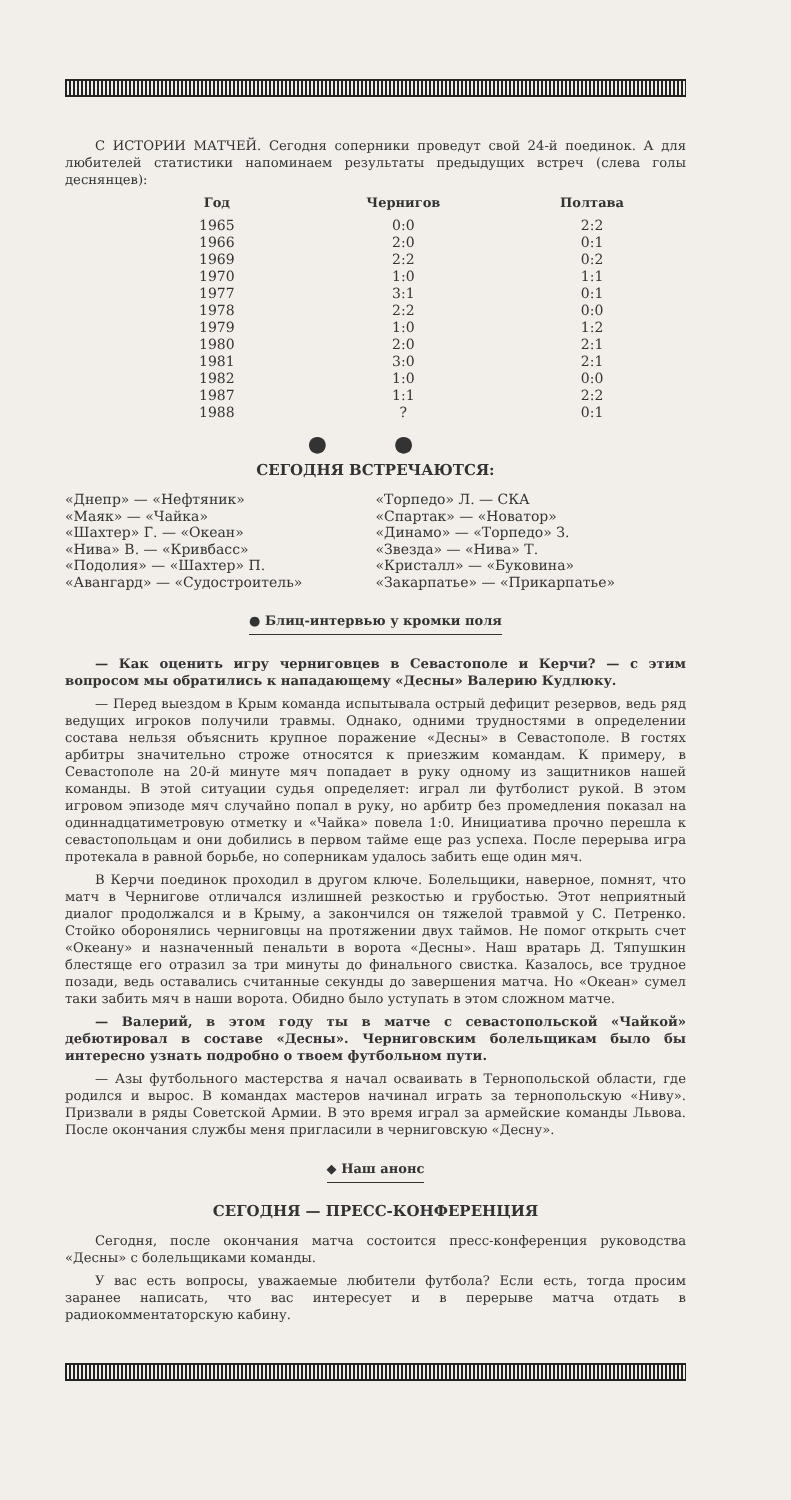С ИСТОРИИ МАТЧЕЙ. Сегодня соперники проведут свой 24-й поединок. А для любителей статистики напоминаем результаты предыдущих встреч (слева голы деснянцев):
| Год | Чернигов | Полтава |
| --- | --- | --- |
| 1965 | 0:0 | 2:2 |
| 1966 | 2:0 | 0:1 |
| 1969 | 2:2 | 0:2 |
| 1970 | 1:0 | 1:1 |
| 1977 | 3:1 | 0:1 |
| 1978 | 2:2 | 0:0 |
| 1979 | 1:0 | 1:2 |
| 1980 | 2:0 | 2:1 |
| 1981 | 3:0 | 2:1 |
| 1982 | 1:0 | 0:0 |
| 1987 | 1:1 | 2:2 |
| 1988 | ? | 0:1 |
● ●
СЕГОДНЯ ВСТРЕЧАЮТСЯ:
«Днепр» — «Нефтяник»
«Маяк» — «Чайка»
«Шахтер» Г. — «Океан»
«Нива» В. — «Кривбасс»
«Подолия» — «Шахтер» П.
«Авангард» — «Судостроитель»
«Торпедо» Л. — СКА
«Спартак» — «Новатор»
«Динамо» — «Торпедо» З.
«Звезда» — «Нива» Т.
«Кристалл» — «Буковина»
«Закарпатье» — «Прикарпатье»
● Блиц-интервью у кромки поля
— Как оценить игру черниговцев в Севастополе и Керчи? — с этим вопросом мы обратились к нападающему «Десны» Валерию Кудлюку.
— Перед выездом в Крым команда испытывала острый дефицит резервов, ведь ряд ведущих игроков получили травмы. Однако, одними трудностями в определении состава нельзя объяснить крупное поражение «Десны» в Севастополе. В гостях арбитры значительно строже относятся к приезжим командам. К примеру, в Севастополе на 20-й минуте мяч попадает в руку одному из защитников нашей команды. В этой ситуации судья определяет: играл ли футболист рукой. В этом игровом эпизоде мяч случайно попал в руку, но арбитр без промедления показал на одиннадцатиметровую отметку и «Чайка» повела 1:0. Инициатива прочно перешла к севастопольцам и они добились в первом тайме еще раз успеха. После перерыва игра протекала в равной борьбе, но соперникам удалось забить еще один мяч.
В Керчи поединок проходил в другом ключе. Болельщики, наверное, помнят, что матч в Чернигове отличался излишней резкостью и грубостью. Этот неприятный диалог продолжался и в Крыму, а закончился он тяжелой травмой у С. Петренко. Стойко оборонялись черниговцы на протяжении двух таймов. Не помог открыть счет «Океану» и назначенный пенальти в ворота «Десны». Наш вратарь Д. Тяпушкин блестяще его отразил за три минуты до финального свистка. Казалось, все трудное позади, ведь оставались считанные секунды до завершения матча. Но «Океан» сумел таки забить мяч в наши ворота. Обидно было уступать в этом сложном матче.
— Валерий, в этом году ты в матче с севастопольской «Чайкой» дебютировал в составе «Десны». Черниговским болельщикам было бы интересно узнать подробно о твоем футбольном пути.
— Азы футбольного мастерства я начал осваивать в Тернопольской области, где родился и вырос. В командах мастеров начинал играть за тернопольскую «Ниву». Призвали в ряды Советской Армии. В это время играл за армейские команды Львова. После окончания службы меня пригласили в черниговскую «Десну».
◆ Наш анонс
СЕГОДНЯ — ПРЕСС-КОНФЕРЕНЦИЯ
Сегодня, после окончания матча состоится пресс-конференция руководства «Десны» с болельщиками команды.
У вас есть вопросы, уважаемые любители футбола? Если есть, тогда просим заранее написать, что вас интересует и в перерыве матча отдать в радиокомментаторскую кабину.